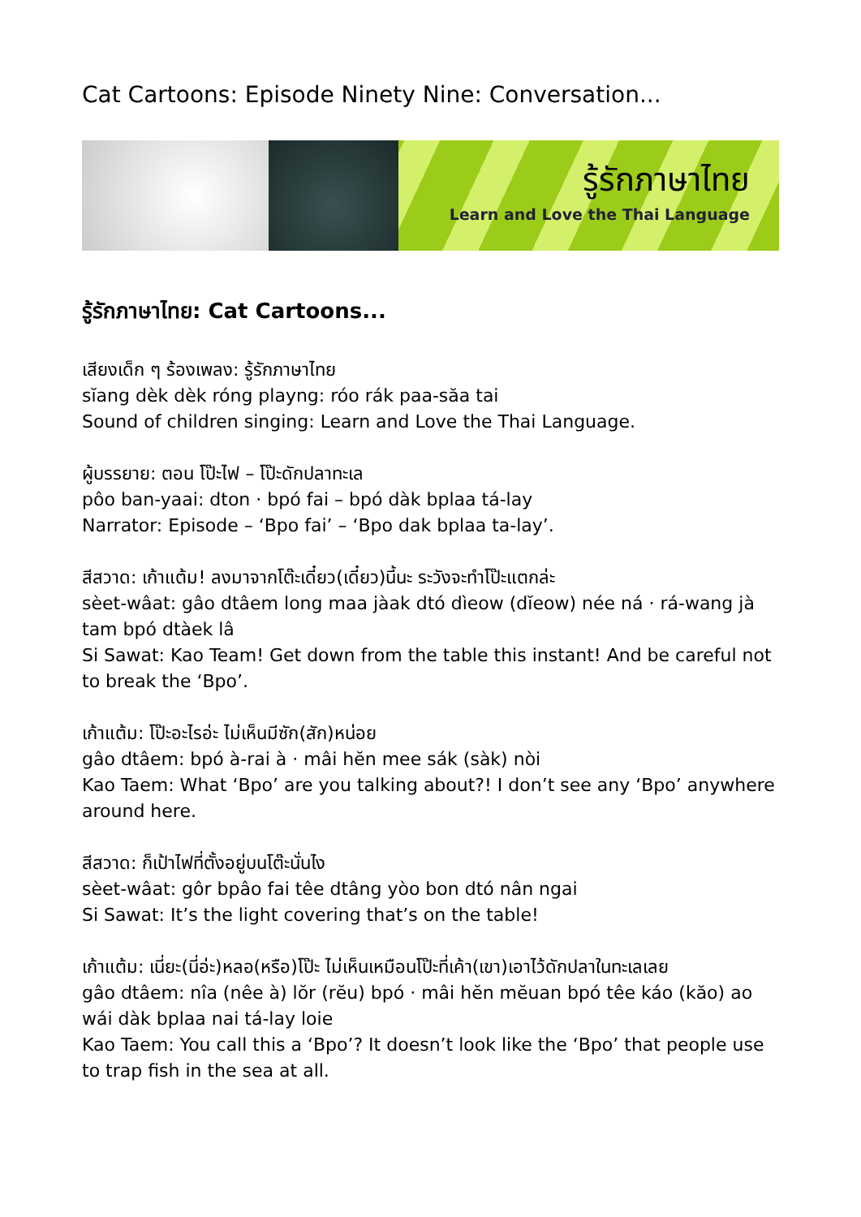Cat Cartoons: Episode Ninety Nine: Conversation...
รู้รักภาษาไทย
Learn and Love the Thai Language
รู้รักภาษาไทย: Cat Cartoons...
เสียงเด็ก ๆ ร้องเพลง: รู้รักภาษาไทย
sĭang dèk dèk róng playng: róo rák paa-săa tai
Sound of children singing: Learn and Love the Thai Language.
ผู้บรรยาย: ตอน โป๊ะไฟ – โป๊ะดักปลาทะเล
pôo ban-yaai: dton · bpó fai – bpó dàk bplaa tá-lay
Narrator: Episode – ‘Bpo fai’ – ‘Bpo dak bplaa ta-lay’.
สีสวาด: เก้าแต้ม! ลงมาจากโต๊ะเดี๋ยว(เดี๋ยว)นี้นะ ระวังจะทำโป๊ะแตกล่ะ
sèet-wâat: gâo dtâem long maa jàak dtó dìeow (dĭeow) née ná · rá-wang jà tam bpó dtàek lâ
Si Sawat: Kao Team! Get down from the table this instant! And be careful not to break the ‘Bpo’.
เก้าแต้ม: โป๊ะอะไรอ่ะ ไม่เห็นมีซัก(สัก)หน่อย
gâo dtâem: bpó à-rai à · mâi hĕn mee sák (sàk) nòi
Kao Taem: What ‘Bpo’ are you talking about?! I don’t see any ‘Bpo’ anywhere around here.
สีสวาด: ก็เป้าไฟที่ตั้งอยู่บนโต๊ะนั่นไง
sèet-wâat: gôr bpâo fai têe dtâng yòo bon dtó nân ngai
Si Sawat: It’s the light covering that’s on the table!
เก้าแต้ม: เนี่ยะ(นี่อ่ะ)หลอ(หรือ)โป๊ะ ไม่เห็นเหมือนโป๊ะที่เค้า(เขา)เอาไว้ดักปลาในทะเลเลย
gâo dtâem: nîa (nêe à) lŏr (rĕu) bpó · mâi hĕn mĕuan bpó têe káo (kăo) ao wái dàk bplaa nai tá-lay loie
Kao Taem: You call this a ‘Bpo’? It doesn’t look like the ‘Bpo’ that people use to trap fish in the sea at all.